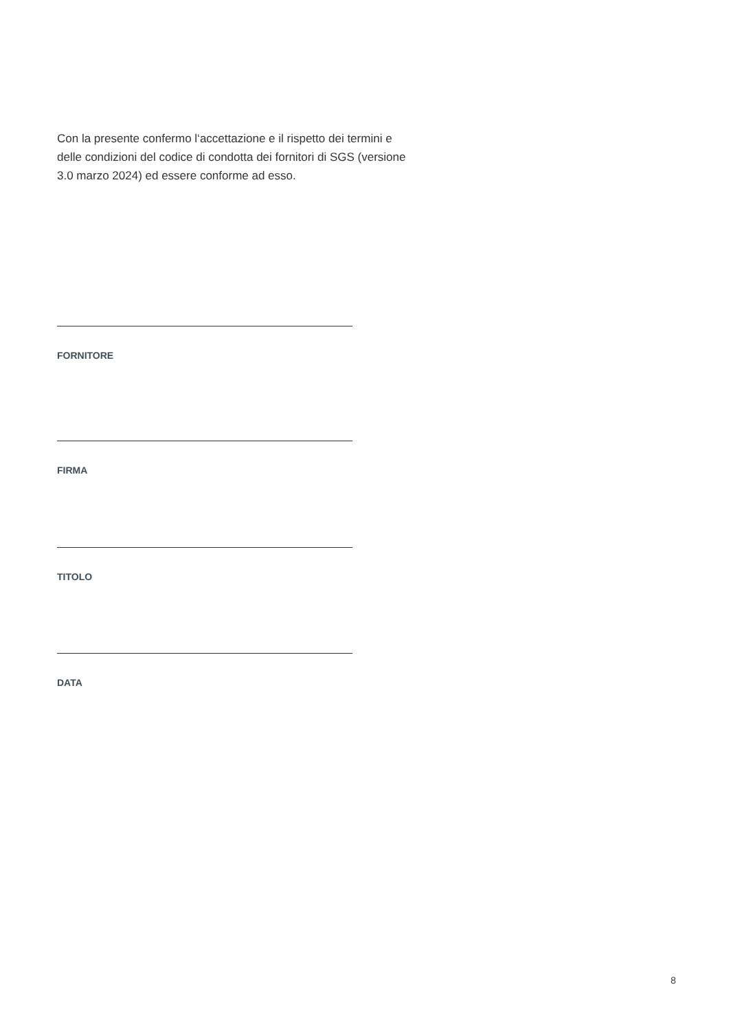Con la presente confermo l‘accettazione e il rispetto dei termini e delle condizioni del codice di condotta dei fornitori di SGS (versione 3.0 marzo 2024) ed essere conforme ad esso.
FORNITORE
FIRMA
TITOLO
DATA
8